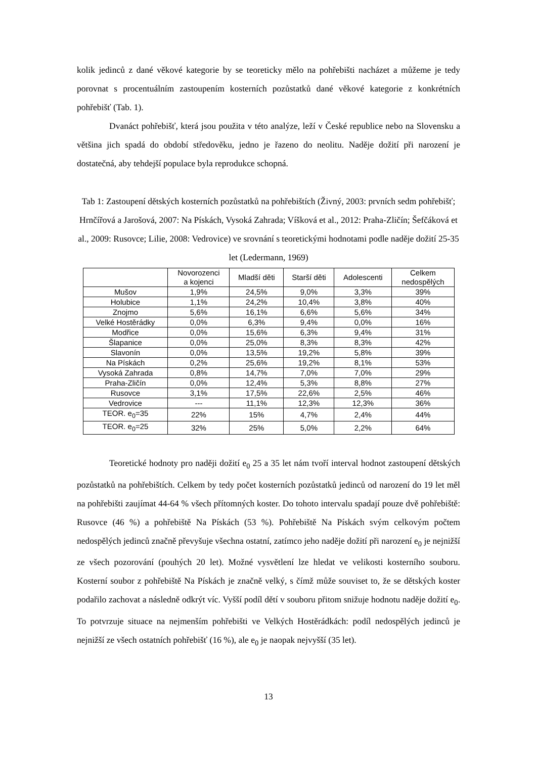kolik jedinců z dané věkové kategorie by se teoreticky mělo na pohřebišti nacházet a můžeme je tedy porovnat s procentuálním zastoupením kosterních pozůstatků dané věkové kategorie z konkrétních pohřebišť (Tab. 1).
Dvanáct pohřebišť, která jsou použita v této analýze, leží v České republice nebo na Slovensku a většina jich spadá do období středověku, jedno je řazeno do neolitu. Naděje dožití při narození je dostatečná, aby tehdejší populace byla reprodukce schopná.
Tab 1: Zastoupení dětských kosterních pozůstatků na pohřebištích (Živný, 2003: prvních sedm pohřebišť; Hrnčířová a Jarošová, 2007: Na Pískách, Vysoká Zahrada; Víšková et al., 2012: Praha-Zličín; Šefčáková et al., 2009: Rusovce; Lilie, 2008: Vedrovice) ve srovnání s teoretickými hodnotami podle naděje dožití 25-35 let (Ledermann, 1969)
| | Novorozenci a kojenci | Mladší děti | Starší děti | Adolescenti | Celkem nedospělých |
| --- | --- | --- | --- | --- | --- |
| Mušov | 1,9% | 24,5% | 9,0% | 3,3% | 39% |
| Holubice | 1,1% | 24,2% | 10,4% | 3,8% | 40% |
| Znojmo | 5,6% | 16,1% | 6,6% | 5,6% | 34% |
| Velké Hostěrádky | 0,0% | 6,3% | 9,4% | 0,0% | 16% |
| Modřice | 0,0% | 15,6% | 6,3% | 9,4% | 31% |
| Šlapanice | 0,0% | 25,0% | 8,3% | 8,3% | 42% |
| Slavonín | 0,0% | 13,5% | 19,2% | 5,8% | 39% |
| Na Pískách | 0,2% | 25,6% | 19,2% | 8,1% | 53% |
| Vysoká Zahrada | 0,8% | 14,7% | 7,0% | 7,0% | 29% |
| Praha-Zličín | 0,0% | 12,4% | 5,3% | 8,8% | 27% |
| Rusovce | 3,1% | 17,5% | 22,6% | 2,5% | 46% |
| Vedrovice | --- | 11,1% | 12,3% | 12,3% | 36% |
| TEOR. e<sub>0</sub>=35 | 22% | 15% | 4,7% | 2,4% | 44% |
| TEOR. e<sub>0</sub>=25 | 32% | 25% | 5,0% | 2,2% | 64% |
Teoretické hodnoty pro naději dožití e<sub>0</sub> 25 a 35 let nám tvoří interval hodnot zastoupení dětských pozůstatků na pohřebištích. Celkem by tedy počet kosterních pozůstatků jedinců od narození do 19 let měl na pohřebišti zaujímat 44-64 % všech přítomných koster. Do tohoto intervalu spadají pouze dvě pohřebiště: Rusovce (46 %) a pohřebiště Na Pískách (53 %). Pohřebiště Na Pískách svým celkovým počtem nedospělých jedinců značně převyšuje všechna ostatní, zatímco jeho naděje dožití při narození e<sub>0</sub> je nejnižší ze všech pozorování (pouhých 20 let). Možné vysvětlení lze hledat ve velikosti kosterního souboru. Kosterní soubor z pohřebiště Na Pískách je značně velký, s čímž může souviset to, že se dětských koster podařilo zachovat a následně odkrýt víc. Vyšší podíl dětí v souboru přitom snižuje hodnotu naděje dožití e<sub>0</sub>. To potvrzuje situace na nejmenším pohřebišti ve Velkých Hostěrádkách: podíl nedospělých jedinců je nejnižší ze všech ostatních pohřebišť (16 %), ale e<sub>0</sub> je naopak nejvyšší (35 let).
13